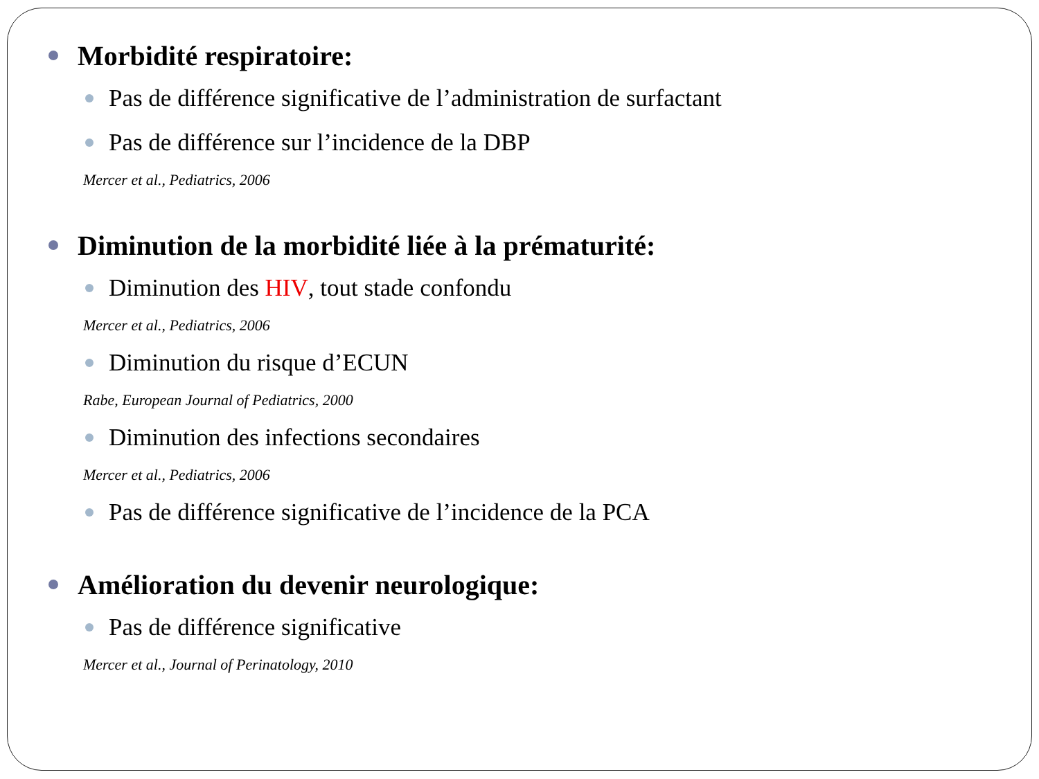Morbidité respiratoire:
Pas de différence significative de l’administration de surfactant
Pas de différence sur l’incidence de la DBP
Mercer et al., Pediatrics, 2006
Diminution de la morbidité liée à la prématurité:
Diminution des HIV, tout stade confondu
Mercer et al., Pediatrics, 2006
Diminution du risque d’ECUN
Rabe, European Journal of Pediatrics, 2000
Diminution des infections secondaires
Mercer et al., Pediatrics, 2006
Pas de différence significative de l’incidence de la PCA
Amélioration du devenir neurologique:
Pas de différence significative
Mercer et al., Journal of Perinatology, 2010